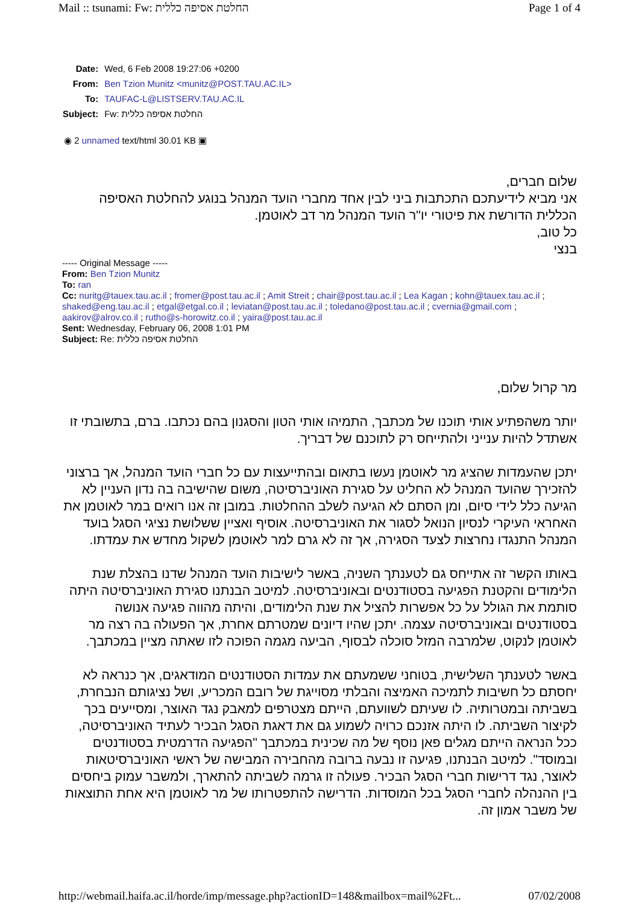Mail :: tsunami: Fw: החלטת אסיפה כללית Page 1 of 4
| Date: | Wed, 6 Feb 2008 19:27:06 +0200 |
| From: | Ben Tzion Munitz <munitz@POST.TAU.AC.IL> |
| To: | TAUFAC-L@LISTSERV.TAU.AC.IL |
| Subject: | Fw: החלטת אסיפה כללית |
◉ 2 unnamed text/html 30.01 KB ▣
שלום חברים,
אני מביא לידיעתכם התכתבות ביני לבין אחד מחברי הועד המנהל בנוגע להחלטת האסיפה הכללית הדורשת את פיטורי יו"ר הועד המנהל מר דב לאוטמן.
כל טוב,
בנצי
----- Original Message -----
From: Ben Tzion Munitz
To: ran
Cc: nuritg@tauex.tau.ac.il ; fromer@post.tau.ac.il ; Amit Streit ; chair@post.tau.ac.il ; Lea Kagan ; kohn@tauex.tau.ac.il ; shaked@eng.tau.ac.il ; etgal@etgal.co.il ; leviatan@post.tau.ac.il ; toledano@post.tau.ac.il ; cvernia@gmail.com ; aakirov@alrov.co.il ; rutho@s-horowitz.co.il ; yaira@post.tau.ac.il
Sent: Wednesday, February 06, 2008 1:01 PM
Subject: Re: החלטת אסיפה כללית
מר קרול שלום,
יותר משהפתיע אותי תוכנו של מכתבך, התמיהו אותי הטון והסגנון בהם נכתבו. ברם, בתשובתי זו אשתדל להיות ענייני ולהתייחס רק לתוכנם של דבריך.
יתכן שהעמדות שהציג מר לאוטמן נעשו בתאום ובהתייעצות עם כל חברי הועד המנהל, אך ברצוני להזכירך שהועד המנהל לא החליט על סגירת האוניברסיטה, משום שהישיבה בה נדון העניין לא הגיעה כלל לידי סיום, ומן הסתם לא הגיעה לשלב ההחלטות. במובן זה אנו רואים במר לאוטמן את האחראי העיקרי לנסיון הנואל לסגור את האוניברסיטה. אוסיף ואציין ששלושת נציגי הסגל בועד המנהל התנגדו נחרצות לצעד הסגירה, אך זה לא גרם למר לאוטמן לשקול מחדש את עמדתו.
באותו הקשר זה אתייחס גם לטענתך השניה, באשר לישיבות הועד המנהל שדנו בהצלת שנת הלימודים והקטנת הפגיעה בסטודנטים ובאוניברסיטה. למיטב הבנתנו סגירת האוניברסיטה היתה סותמת את הגולל על כל אפשרות להציל את שנת הלימודים, והיתה מהווה פגיעה אנושה בסטודנטים ובאוניברסיטה עצמה. יתכן שהיו דיונים שמטרתם אחרת, אך הפעולה בה רצה מר לאוטמן לנקוט, שלמרבה המזל סוכלה לבסוף, הביעה מגמה הפוכה לזו שאתה מציין במכתבך.
באשר לטענתך השלישית, בטוחני ששמעתם את עמדות הסטודנטים המודאגים, אך כנראה לא יחסתם כל חשיבות לתמיכה האמיצה והבלתי מסוייגת של רובם המכריע, ושל נציגותם הנבחרת, בשביתה ובמטרותיה. לו שעיתם לשוועתם, הייתם מצטרפים למאבק נגד האוצר, ומסייעים בכך לקיצור השביתה. לו היתה אזנכם כרויה לשמוע גם את דאגת הסגל הבכיר לעתיד האוניברסיטה, ככל הנראה הייתם מגלים פאן נוסף של מה שכינית במכתבך "הפגיעה הדרמטית בסטודנטים ובמוסד". למיטב הבנתנו, פגיעה זו נבעה ברובה מהחבירה המבישה של ראשי האוניברסיטאות לאוצר, נגד דרישות חברי הסגל הבכיר. פעולה זו גרמה לשביתה להתארך, ולמשבר עמוק ביחסים בין ההנהלה לחברי הסגל בכל המוסדות. הדרישה להתפטרותו של מר לאוטמן היא אחת התוצאות של משבר אמון זה.
http://webmail.haifa.ac.il/horde/imp/message.php?actionID=148&mailbox=mail%2Ft... 07/02/2008